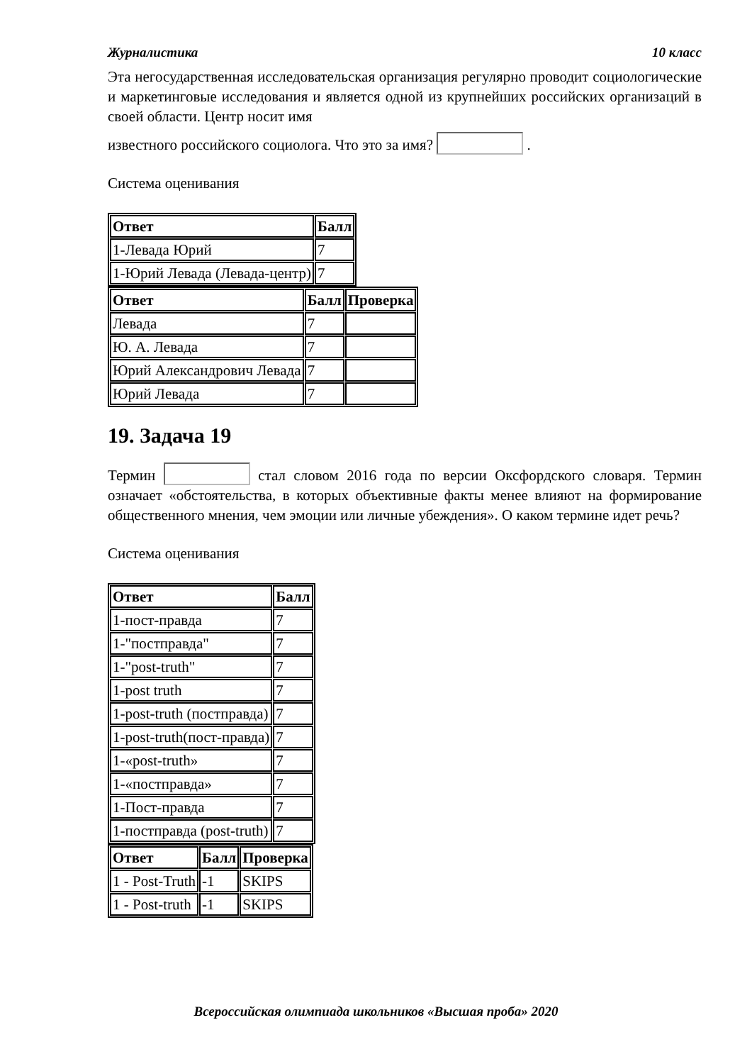Журналистика 10 класс
Эта негосударственная исследовательская организация регулярно проводит социологические и маркетинговые исследования и является одной из крупнейших российских организаций в своей области. Центр носит имя
известного российского социолога. Что это за имя? .
Система оценивания
| Ответ | Балл |
| --- | --- |
| 1-Левада Юрий | 7 |
| 1-Юрий Левада (Левада-центр) | 7 |
| Ответ | Балл | Проверка |
| --- | --- | --- |
| Левада | 7 | |
| Ю. А. Левада | 7 | |
| Юрий Александрович Левада | 7 | |
| Юрий Левада | 7 | |
19. Задача 19
Термин стал словом 2016 года по версии Оксфордского словаря. Термин означает «обстоятельства, в которых объективные факты менее влияют на формирование общественного мнения, чем эмоции или личные убеждения». О каком термине идет речь?
Система оценивания
| Ответ | Балл |
| --- | --- |
| 1-пост-правда | 7 |
| 1-"постправда" | 7 |
| 1-"post-truth" | 7 |
| 1-post truth | 7 |
| 1-post-truth (постправда) | 7 |
| 1-post-truth(пост-правда) | 7 |
| 1-«post-truth» | 7 |
| 1-«постправда» | 7 |
| 1-Пост-правда | 7 |
| 1-постправда (post-truth) | 7 |
| Ответ | Балл | Проверка |
| --- | --- | --- |
| 1 - Post-Truth | -1 | SKIPS |
| 1 - Post-truth | -1 | SKIPS |
Всероссийская олимпиада школьников «Высшая проба» 2020